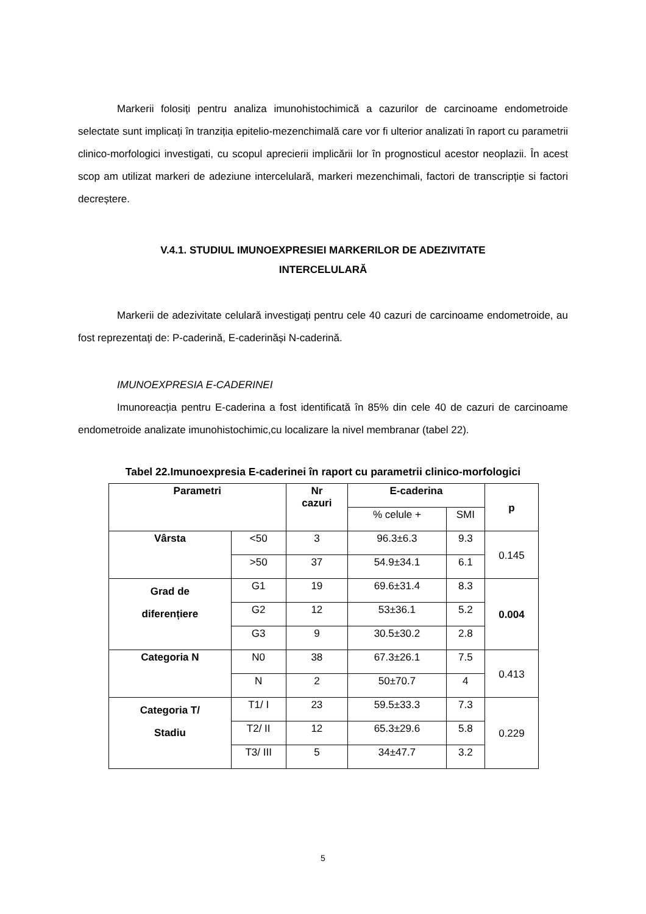Markerii folosiți pentru analiza imunohistochimică a cazurilor de carcinoame endometroide selectate sunt implicați în tranziția epitelio-mezenchimală care vor fi ulterior analizati în raport cu parametrii clinico-morfologici investigati, cu scopul aprecierii implicării lor în prognosticul acestor neoplazii. În acest scop am utilizat markeri de adeziune intercelulară, markeri mezenchimali, factori de transcripție si factori decreștere.
V.4.1. STUDIUL IMUNOEXPRESIEI MARKERILOR DE ADEZIVITATE
INTERCELULARĂ
Markerii de adezivitate celulară investigați pentru cele 40 cazuri de carcinoame endometroide, au fost reprezentați de: P-caderină, E-caderinăși N-caderină.
IMUNOEXPRESIA E-CADERINEI
Imunoreacția pentru E-caderina a fost identificată în 85% din cele 40 de cazuri de carcinoame endometroide analizate imunohistochimic,cu localizare la nivel membranar (tabel 22).
Tabel 22.Imunoexpresia E-caderinei în raport cu parametrii clinico-morfologici
| Parametri | | Nr cazuri | E-caderina | | p |
| --- | --- | --- | --- | --- | --- |
| | | | % celule + | SMI | |
| Vârsta | <50 | 3 | 96.3±6.3 | 9.3 | 0.145 |
| | >50 | 37 | 54.9±34.1 | 6.1 | |
| Grad de diferențiere | G1 | 19 | 69.6±31.4 | 8.3 | 0.004 |
| | G2 | 12 | 53±36.1 | 5.2 | |
| | G3 | 9 | 30.5±30.2 | 2.8 | |
| Categoria N | N0 | 38 | 67.3±26.1 | 7.5 | 0.413 |
| | N | 2 | 50±70.7 | 4 | |
| Categoria T/ Stadiu | T1/ I | 23 | 59.5±33.3 | 7.3 | 0.229 |
| | T2/ II | 12 | 65.3±29.6 | 5.8 | |
| | T3/ III | 5 | 34±47.7 | 3.2 | |
5